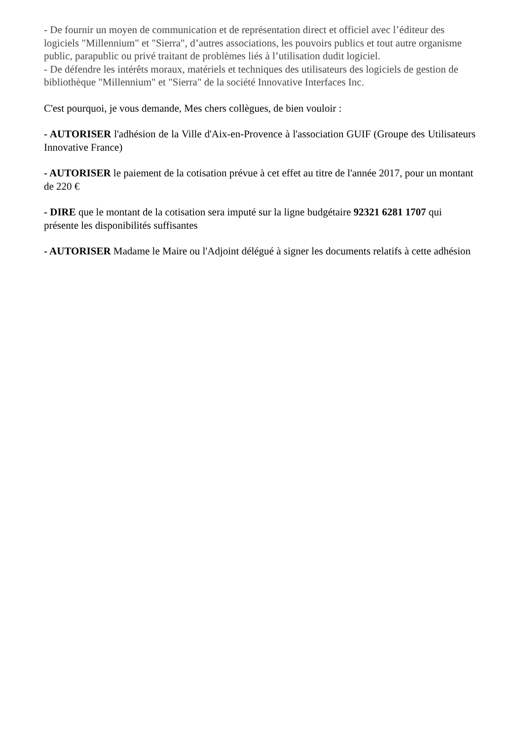- De fournir un moyen de communication et de représentation direct et officiel avec l’éditeur des logiciels "Millennium" et "Sierra", d’autres associations, les pouvoirs publics et tout autre organisme public, parapublic ou privé traitant de problèmes liés à l’utilisation dudit logiciel.
- De défendre les intérêts moraux, matériels et techniques des utilisateurs des logiciels de gestion de bibliothèque "Millennium" et "Sierra" de la société Innovative Interfaces Inc.
C'est pourquoi, je vous demande, Mes chers collègues, de bien vouloir :
- AUTORISER l'adhésion de la Ville d'Aix-en-Provence à l'association GUIF (Groupe des Utilisateurs Innovative France)
- AUTORISER le paiement de la cotisation prévue à cet effet au titre de l'année 2017, pour un montant de 220 €
- DIRE que le montant de la cotisation sera imputé sur la ligne budgétaire 92321 6281 1707 qui présente les disponibilités suffisantes
- AUTORISER Madame le Maire ou l'Adjoint délégué à signer les documents relatifs à cette adhésion